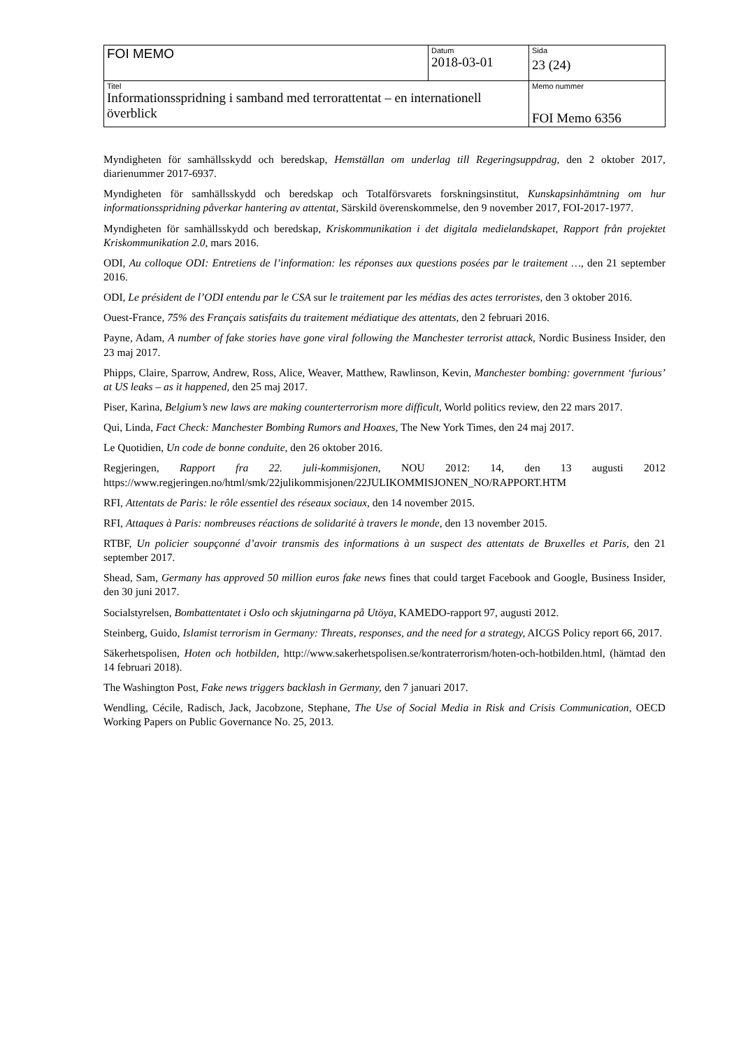| FOI MEMO | Datum 2018-03-01 | Sida 23 (24) |
| Titel Informationsspridning i samband med terrorattentat – en internationell överblick | | Memo nummer FOI Memo 6356 |
Myndigheten för samhällsskydd och beredskap, Hemställan om underlag till Regeringsuppdrag, den 2 oktober 2017, diarienummer 2017-6937.
Myndigheten för samhällsskydd och beredskap och Totalförsvarets forskningsinstitut, Kunskapsinhämtning om hur informationsspridning påverkar hantering av attentat, Särskild överenskommelse, den 9 november 2017, FOI-2017-1977.
Myndigheten för samhällsskydd och beredskap, Kriskommunikation i det digitala medielandskapet, Rapport från projektet Kriskommunikation 2.0, mars 2016.
ODI, Au colloque ODI: Entretiens de l’information: les réponses aux questions posées par le traitement …, den 21 september 2016.
ODI, Le président de l’ODI entendu par le CSA sur le traitement par les médias des actes terroristes, den 3 oktober 2016.
Ouest-France, 75% des Français satisfaits du traitement médiatique des attentats, den 2 februari 2016.
Payne, Adam, A number of fake stories have gone viral following the Manchester terrorist attack, Nordic Business Insider, den 23 maj 2017.
Phipps, Claire, Sparrow, Andrew, Ross, Alice, Weaver, Matthew, Rawlinson, Kevin, Manchester bombing: government ‘furious’ at US leaks – as it happened, den 25 maj 2017.
Piser, Karina, Belgium’s new laws are making counterterrorism more difficult, World politics review, den 22 mars 2017.
Qui, Linda, Fact Check: Manchester Bombing Rumors and Hoaxes, The New York Times, den 24 maj 2017.
Le Quotidien, Un code de bonne conduite, den 26 oktober 2016.
Regjeringen, Rapport fra 22. juli-kommisjonen, NOU 2012: 14, den 13 augusti 2012 https://www.regjeringen.no/html/smk/22julikommisjonen/22JULIKOMMISJONEN_NO/RAPPORT.HTM
RFI, Attentats de Paris: le rôle essentiel des réseaux sociaux, den 14 november 2015.
RFI, Attaques à Paris: nombreuses réactions de solidarité à travers le monde, den 13 november 2015.
RTBF, Un policier soupçonné d’avoir transmis des informations à un suspect des attentats de Bruxelles et Paris, den 21 september 2017.
Shead, Sam, Germany has approved 50 million euros fake news fines that could target Facebook and Google, Business Insider, den 30 juni 2017.
Socialstyrelsen, Bombattentatet i Oslo och skjutningarna på Utöya, KAMEDO-rapport 97, augusti 2012.
Steinberg, Guido, Islamist terrorism in Germany: Threats, responses, and the need for a strategy, AICGS Policy report 66, 2017.
Säkerhetspolisen, Hoten och hotbilden, http://www.sakerhetspolisen.se/kontraterrorism/hoten-och-hotbilden.html, (hämtad den 14 februari 2018).
The Washington Post, Fake news triggers backlash in Germany, den 7 januari 2017.
Wendling, Cécile, Radisch, Jack, Jacobzone, Stephane, The Use of Social Media in Risk and Crisis Communication, OECD Working Papers on Public Governance No. 25, 2013.